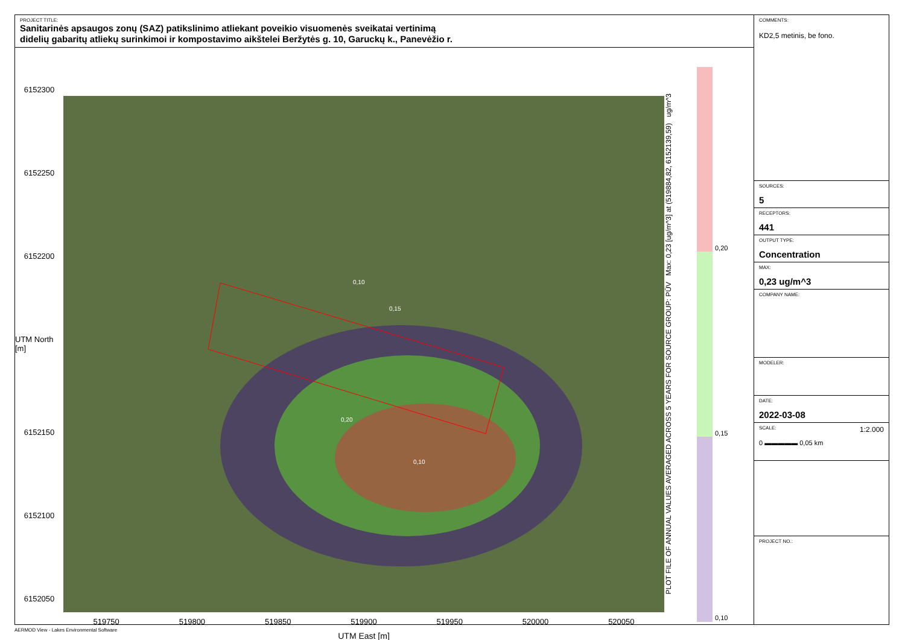PROJECT TITLE:
Sanitarinės apsaugos zonų (SAZ) patikslinimo atliekant poveikio visuomenės sveikatai vertinimą
didelių gabaritų atliekų surinkimoi ir kompostavimo aikštelei Beržytės g. 10, Garuckų k., Panevėžio r.
6152300
6152250
6152200
UTM North [m]
6152150
6152100
6152050
0,10
0,15
0,20
0,10
519750 519800 519850 519900 519950 520000 520050
UTM East [m]
PLOT FILE OF ANNUAL VALUES AVERAGED ACROSS 5 YEARS FOR SOURCE GROUP: PŪV Max: 0,23 [ug/m^3] at (519884,82, 6152139,59) ug/m^3
0,20
0,15
0,10
COMMENTS:
KD2,5 metinis, be fono.
SOURCES:
5
RECEPTORS:
441
OUTPUT TYPE:
Concentration
MAX:
0,23 ug/m^3
COMPANY NAME:
MODELER:
DATE:
2022-03-08
SCALE: 1:2.000
0 ▬▬▬▬▬ 0,05 km
PROJECT NO.:
AERMOD View - Lakes Environmental Software